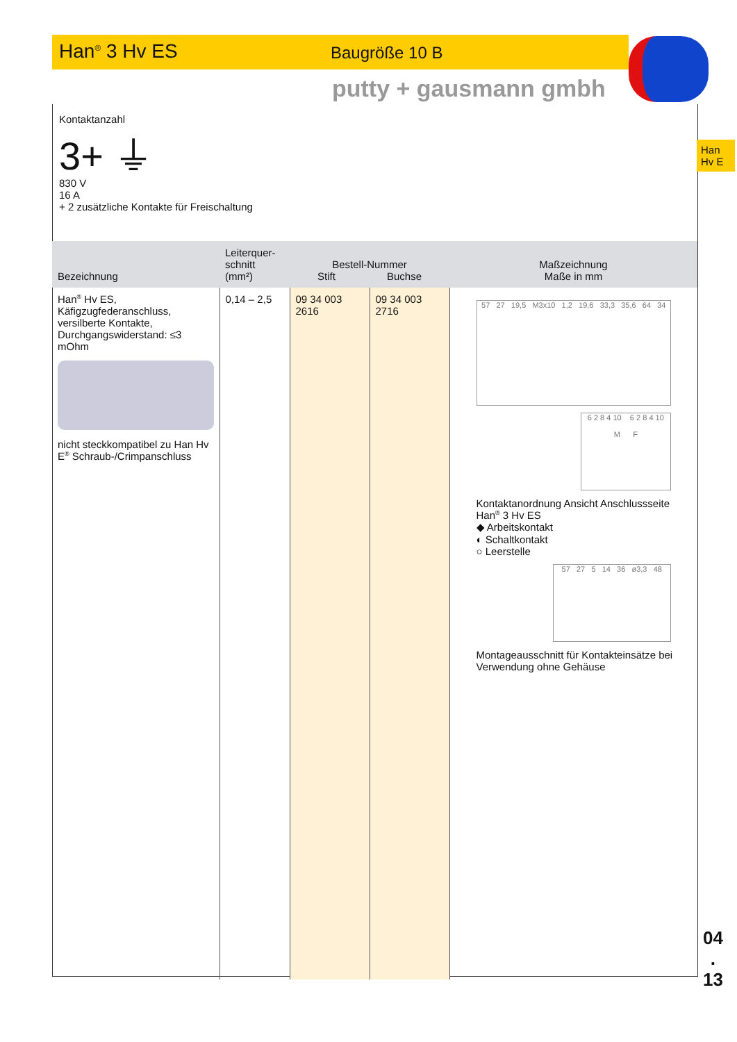Han<sup>®</sup> 3 Hv ES Baugröße 10 B
putty + gausmann gmbh
Han
Hv E
Kontaktanzahl
3+ ⏚
830 V
16 A
+ 2 zusätzliche Kontakte für Freischaltung
| Bezeichnung | Leiterquer- schnitt (mm²) | Bestell-Nummer Stift Buchse | | Maßzeichnung Maße in mm |
| --- | --- | --- | --- | --- |
| Han<sup>®</sup> Hv ES, Käfigzugfederanschluss, versilberte Kontakte, Durchgangswiderstand: ≤3 mOhm nicht steckkompatibel zu Han Hv E<sup>®</sup> Schraub-/Crimpanschluss | 0,14 – 2,5 | 09 34 003 2616 | 09 34 003 2716 | 57 27 19,5 M3x10 1,2 19,6 33,3 35,6 64 34 6 2 8 4 10 6 2 8 4 10 M F Kontaktanordnung Ansicht Anschlussseite Han<sup>®</sup> 3 Hv ES ◆ Arbeitskontakt ◐ Schaltkontakt ○ Leerstelle 57 27 5 14 36 ø3,3 48 Montageausschnitt für Kontakteinsätze bei Verwendung ohne Gehäuse |
04
.
13